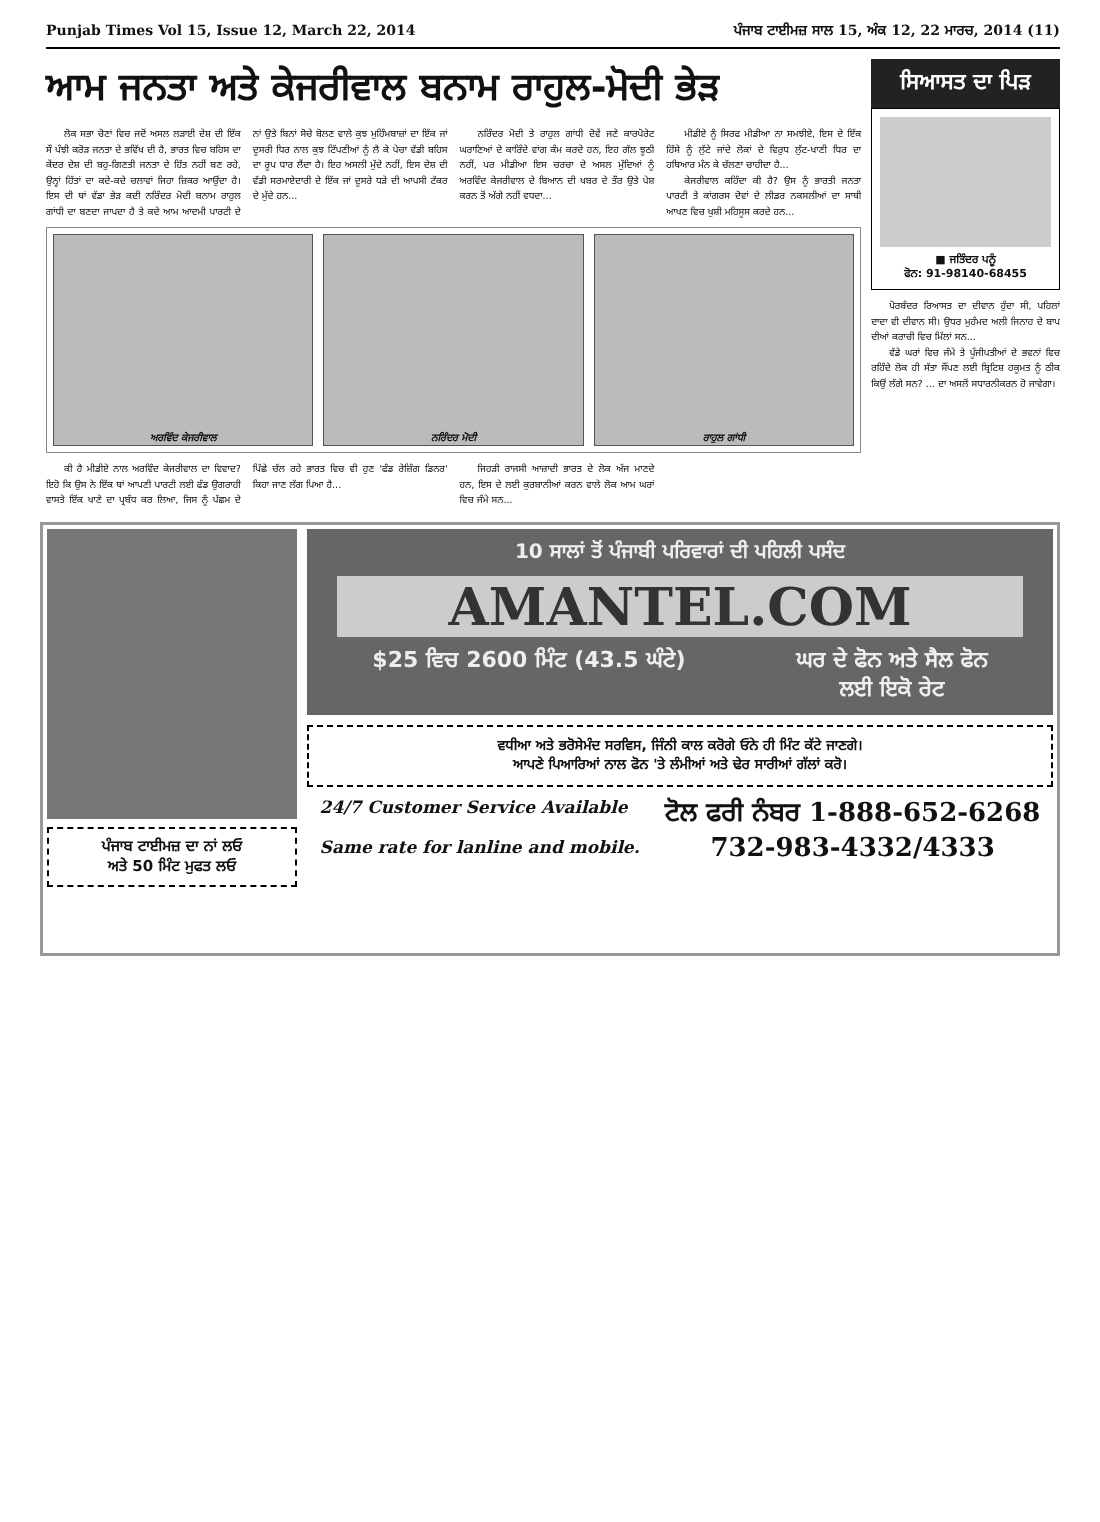Punjab Times Vol 15, Issue 12, March 22, 2014 ਪੰਜਾਬ ਟਾਈਮਜ਼ ਸਾਲ 15, ਅੰਕ 12, 22 ਮਾਰਚ, 2014 (11)
ਆਮ ਜਨਤਾ ਅਤੇ ਕੇਜਰੀਵਾਲ ਬਨਾਮ ਰਾਹੁਲ-ਮੋਦੀ ਭੇੜ
ਲੋਕ ਸਭਾ ਚੋਣਾਂ ਵਿਚ ਜਦੋਂ ਅਸਲ ਲੜਾਈ ਦੇਸ਼ ਦੀ ਇੱਕ ਸੌ ਪੰਝੀ ਕਰੋੜ ਜਨਤਾ ਦੇ ਭਵਿੱਖ ਦੀ ਹੈ, ਭਾਰਤ ਵਿਚ ਬਹਿਸ ਦਾ ਕੇਂਦਰ ਦੇਸ਼ ਦੀ ਬਹੁ-ਗਿਣਤੀ ਜਨਤਾ ਦੇ ਹਿੱਤ ਨਹੀਂ ਬਣ ਰਹੇ, ਉਨ੍ਹਾਂ ਹਿੱਤਾਂ ਦਾ ਕਦੇ-ਕਦੇ ਚਲਾਵਾਂ ਜਿਹਾ ਜ਼ਿਕਰ ਆਉਂਦਾ ਹੈ। ਇਸ ਦੀ ਥਾਂ ਵੱਡਾ ਭੇੜ ਕਦੀ ਨਰਿੰਦਰ ਮੋਦੀ ਬਨਾਮ ਰਾਹੁਲ ਗਾਂਧੀ ਦਾ ਬਣਦਾ ਜਾਪਦਾ ਹੈ ਤੇ ਕਦੇ ਆਮ ਆਦਮੀ ਪਾਰਟੀ ਦੇ ਨਾਂ ਉਤੇ ਬਿਨਾਂ ਸੋਚੇ ਬੋਲਣ ਵਾਲੇ ਕੁਝ ਮੁਹਿੰਮਬਾਜ਼ਾਂ ਦਾ ਇੱਕ ਜਾਂ ਦੂਸਰੀ ਧਿਰ ਨਾਲ ਕੁਝ ਟਿੱਪਣੀਆਂ ਨੂੰ ਲੈ ਕੇ ਪੇਚਾ ਵੱਡੀ ਬਹਿਸ ਦਾ ਰੂਪ ਧਾਰ ਲੈਂਦਾ ਹੈ। ਇਹ ਅਸਲੀ ਮੁੱਦੇ ਨਹੀਂ, ਇਸ ਦੇਸ਼ ਦੀ ਵੱਡੀ ਸਰਮਾਏਦਾਰੀ ਦੇ ਇੱਕ ਜਾਂ ਦੂਸਰੇ ਧੜੇ ਦੀ ਆਪਸੀ ਟੱਕਰ ਦੇ ਮੁੱਦੇ ਹਨ...
ਨਰਿੰਦਰ ਮੋਦੀ ਤੇ ਰਾਹੁਲ ਗਾਂਧੀ ਦੋਵੇਂ ਜਣੇ ਕਾਰਪੋਰੇਟ ਘਰਾਣਿਆਂ ਦੇ ਕਾਰਿੰਦੇ ਵਾਂਗ ਕੰਮ ਕਰਦੇ ਹਨ, ਇਹ ਗੱਲ ਝੂਠੀ ਨਹੀਂ, ਪਰ ਮੀਡੀਆ ਇਸ ਚਰਚਾ ਦੇ ਅਸਲ ਮੁੱਦਿਆਂ ਨੂੰ ਅਰਵਿੰਦ ਕੇਜਰੀਵਾਲ ਦੇ ਬਿਆਨ ਦੀ ਖਬਰ ਦੇ ਤੌਰ ਉਤੇ ਪੇਸ਼ ਕਰਨ ਤੋਂ ਅੱਗੇ ਨਹੀਂ ਵਧਦਾ...
ਮੀਡੀਏ ਨੂੰ ਸਿਰਫ ਮੀਡੀਆ ਨਾ ਸਮਝੀਏ, ਇਸ ਦੇ ਇੱਕ ਹਿੱਸੇ ਨੂੰ ਲੁੱਟੇ ਜਾਂਦੇ ਲੋਕਾਂ ਦੇ ਵਿਰੁਧ ਲੁੱਟ-ਖਾਣੀ ਧਿਰ ਦਾ ਹਥਿਆਰ ਮੰਨ ਕੇ ਚੱਲਣਾ ਚਾਹੀਦਾ ਹੈ...
ਕੇਜਰੀਵਾਲ ਕਹਿੰਦਾ ਕੀ ਹੈ? ਉਸ ਨੂੰ ਭਾਰਤੀ ਜਨਤਾ ਪਾਰਟੀ ਤੇ ਕਾਂਗਰਸ ਦੋਵਾਂ ਦੇ ਲੀਡਰ ਨਕਸਲੀਆਂ ਦਾ ਸਾਥੀ ਆਖਣ ਵਿਚ ਖੁਸ਼ੀ ਮਹਿਸੂਸ ਕਰਦੇ ਹਨ...
ਅਰਵਿੰਦ ਕੇਜਰੀਵਾਲ ਨਰਿੰਦਰ ਮੋਦੀ ਰਾਹੁਲ ਗਾਂਧੀ
ਕੀ ਹੈ ਮੀਡੀਏ ਨਾਲ ਅਰਵਿੰਦ ਕੇਜਰੀਵਾਲ ਦਾ ਵਿਵਾਦ? ਇਹੋ ਕਿ ਉਸ ਨੇ ਇੱਕ ਥਾਂ ਆਪਣੀ ਪਾਰਟੀ ਲਈ ਫੰਡ ਉਗਰਾਹੀ ਵਾਸਤੇ ਇੱਕ ਖਾਣੇ ਦਾ ਪ੍ਰਬੰਧ ਕਰ ਲਿਆ, ਜਿਸ ਨੂੰ ਪੱਛਮ ਦੇ ਪਿੱਛੇ ਚੱਲ ਰਹੇ ਭਾਰਤ ਵਿਚ ਵੀ ਹੁਣ 'ਫੰਡ ਰੇਜ਼ਿੰਗ ਡਿਨਰ' ਕਿਹਾ ਜਾਣ ਲੱਗ ਪਿਆ ਹੈ...
ਜਿਹੜੀ ਰਾਜਸੀ ਆਜ਼ਾਦੀ ਭਾਰਤ ਦੇ ਲੋਕ ਅੱਜ ਮਾਣਦੇ ਹਨ, ਇਸ ਦੇ ਲਈ ਕੁਰਬਾਨੀਆਂ ਕਰਨ ਵਾਲੇ ਲੋਕ ਆਮ ਘਰਾਂ ਵਿਚ ਜੰਮੇ ਸਨ...
ਸਿਆਸਤ ਦਾ ਪਿੜ
■ ਜਤਿੰਦਰ ਪਨੂੰ
ਫੋਨ: 91-98140-68455
ਪੋਰਬੰਦਰ ਰਿਆਸਤ ਦਾ ਦੀਵਾਨ ਹੁੰਦਾ ਸੀ, ਪਹਿਲਾਂ ਦਾਦਾ ਵੀ ਦੀਵਾਨ ਸੀ। ਉਧਰ ਮੁਹੰਮਦ ਅਲੀ ਜਿਨਾਹ ਦੇ ਬਾਪ ਦੀਆਂ ਕਰਾਚੀ ਵਿਚ ਮਿੱਲਾਂ ਸਨ...
ਵੱਡੇ ਘਰਾਂ ਵਿਚ ਜੰਮੇ ਤੇ ਪੂੰਜੀਪਤੀਆਂ ਦੇ ਭਵਨਾਂ ਵਿਚ ਰਹਿੰਦੇ ਲੋਕ ਹੀ ਸੱਤਾ ਸੌਂਪਣ ਲਈ ਬ੍ਰਿਟਿਸ਼ ਹਕੂਮਤ ਨੂੰ ਠੀਕ ਕਿਉਂ ਲੱਗੇ ਸਨ? ... ਦਾ ਅਸਲੋਂ ਸਧਾਰਨੀਕਰਨ ਹੋ ਜਾਵੇਗਾ।
ਪੰਜਾਬ ਟਾਈਮਜ਼ ਦਾ ਨਾਂ ਲਓ
ਅਤੇ 50 ਮਿੰਟ ਮੁਫਤ ਲਓ
10 ਸਾਲਾਂ ਤੋਂ ਪੰਜਾਬੀ ਪਰਿਵਾਰਾਂ ਦੀ ਪਹਿਲੀ ਪਸੰਦ
AMANTEL.COM
$25 ਵਿਚ 2600 ਮਿੰਟ (43.5 ਘੰਟੇ) ਘਰ ਦੇ ਫੋਨ ਅਤੇ ਸੈਲ ਫੋਨ
ਲਈ ਇਕੋ ਰੇਟ
ਵਧੀਆ ਅਤੇ ਭਰੋਸੇਮੰਦ ਸਰਵਿਸ, ਜਿੰਨੀ ਕਾਲ ਕਰੋਗੇ ਓਨੇ ਹੀ ਮਿੰਟ ਕੱਟੇ ਜਾਣਗੇ।
ਆਪਣੇ ਪਿਆਰਿਆਂ ਨਾਲ ਫੋਨ 'ਤੇ ਲੰਮੀਆਂ ਅਤੇ ਢੇਰ ਸਾਰੀਆਂ ਗੱਲਾਂ ਕਰੋ।
24/7 Customer Service Available
Same rate for lanline and mobile.
ਟੋਲ ਫਰੀ ਨੰਬਰ 1-888-652-6268
732-983-4332/4333